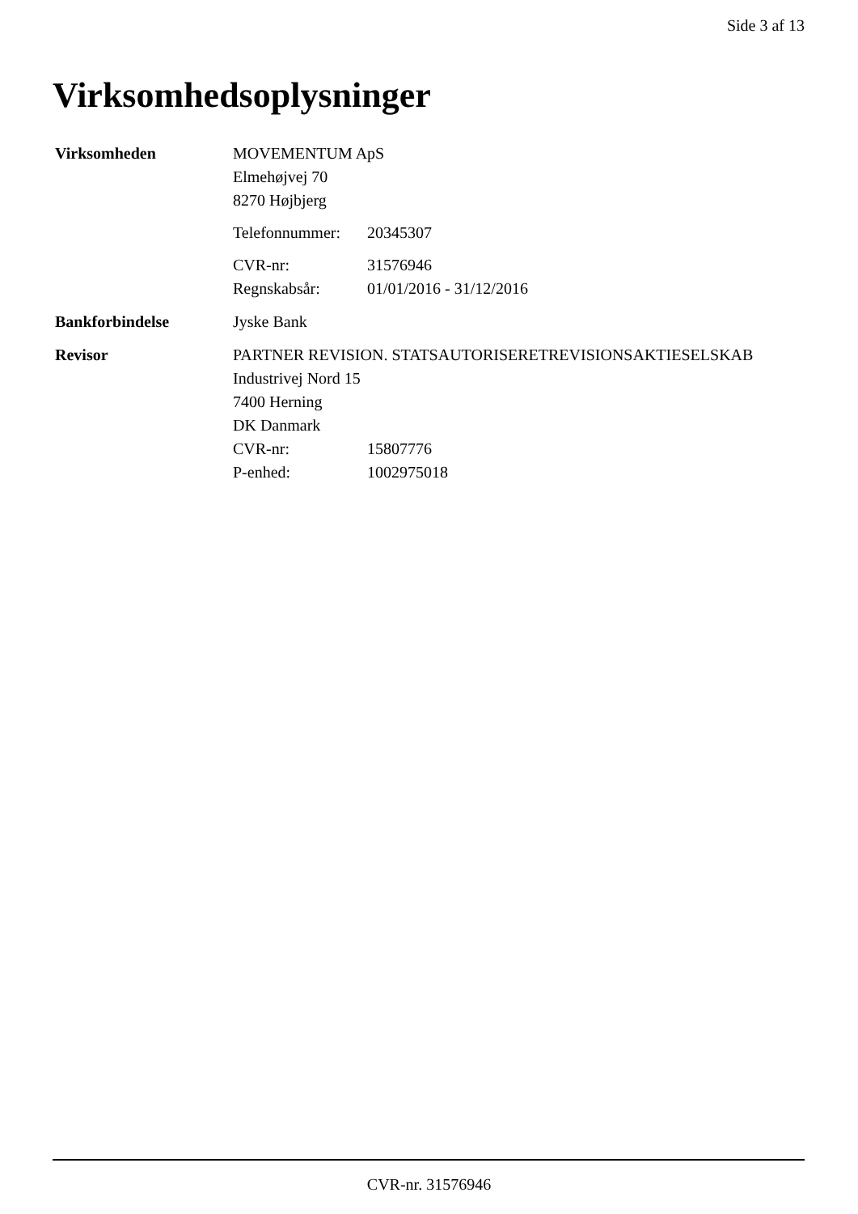Side 3 af 13
Virksomhedsoplysninger
Virksomheden MOVEMENTUM ApS
Elmehøjvej 70
8270 Højbjerg
Telefonnummer: 20345307
CVR-nr: 31576946
Regnskabsår: 01/01/2016 - 31/12/2016
Bankforbindelse Jyske Bank
Revisor PARTNER REVISION. STATSAUTORISERETREVISIONSAKTIESELSKAB
Industrivej Nord 15
7400 Herning
DK Danmark
CVR-nr: 15807776
P-enhed: 1002975018
CVR-nr. 31576946